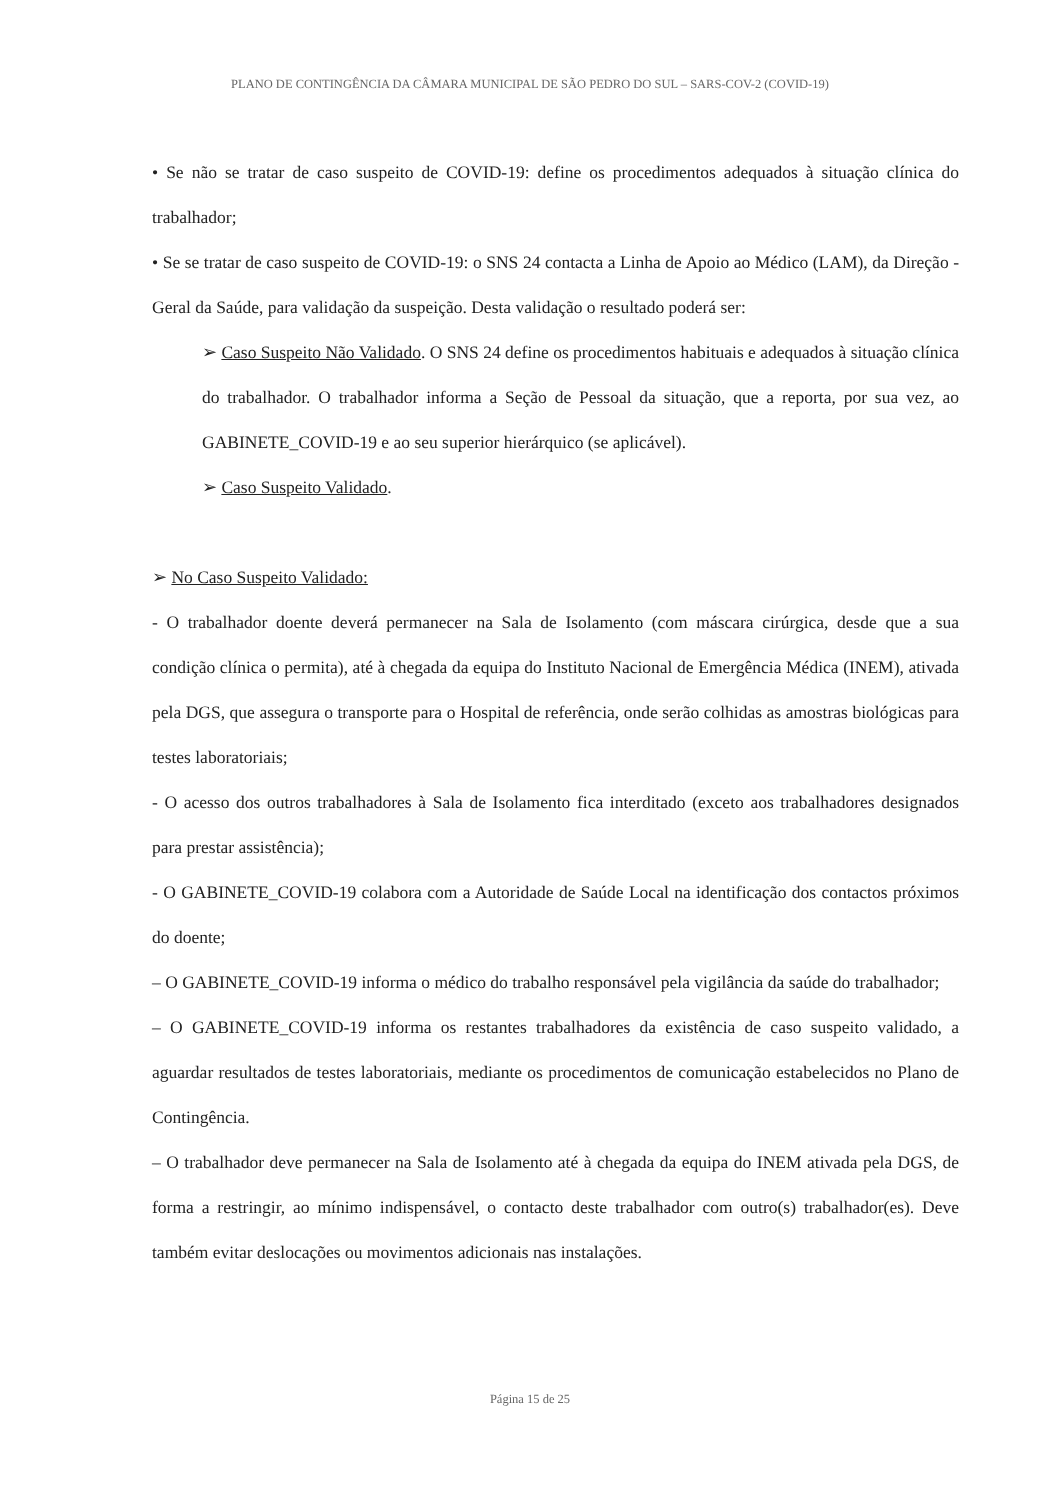PLANO DE CONTINGÊNCIA DA CÂMARA MUNICIPAL DE SÃO PEDRO DO SUL – SARS-COV-2 (COVID-19)
• Se não se tratar de caso suspeito de COVID-19: define os procedimentos adequados à situação clínica do trabalhador;
• Se se tratar de caso suspeito de COVID-19: o SNS 24 contacta a Linha de Apoio ao Médico (LAM), da Direção -Geral da Saúde, para validação da suspeição. Desta validação o resultado poderá ser:
➢ Caso Suspeito Não Validado. O SNS 24 define os procedimentos habituais e adequados à situação clínica do trabalhador. O trabalhador informa a Seção de Pessoal da situação, que a reporta, por sua vez, ao GABINETE_COVID-19 e ao seu superior hierárquico (se aplicável).
➢ Caso Suspeito Validado.
➢ No Caso Suspeito Validado:
- O trabalhador doente deverá permanecer na Sala de Isolamento (com máscara cirúrgica, desde que a sua condição clínica o permita), até à chegada da equipa do Instituto Nacional de Emergência Médica (INEM), ativada pela DGS, que assegura o transporte para o Hospital de referência, onde serão colhidas as amostras biológicas para testes laboratoriais;
- O acesso dos outros trabalhadores à Sala de Isolamento fica interditado (exceto aos trabalhadores designados para prestar assistência);
- O GABINETE_COVID-19 colabora com a Autoridade de Saúde Local na identificação dos contactos próximos do doente;
– O GABINETE_COVID-19 informa o médico do trabalho responsável pela vigilância da saúde do trabalhador;
– O GABINETE_COVID-19 informa os restantes trabalhadores da existência de caso suspeito validado, a aguardar resultados de testes laboratoriais, mediante os procedimentos de comunicação estabelecidos no Plano de Contingência.
– O trabalhador deve permanecer na Sala de Isolamento até à chegada da equipa do INEM ativada pela DGS, de forma a restringir, ao mínimo indispensável, o contacto deste trabalhador com outro(s) trabalhador(es). Deve também evitar deslocações ou movimentos adicionais nas instalações.
Página 15 de 25